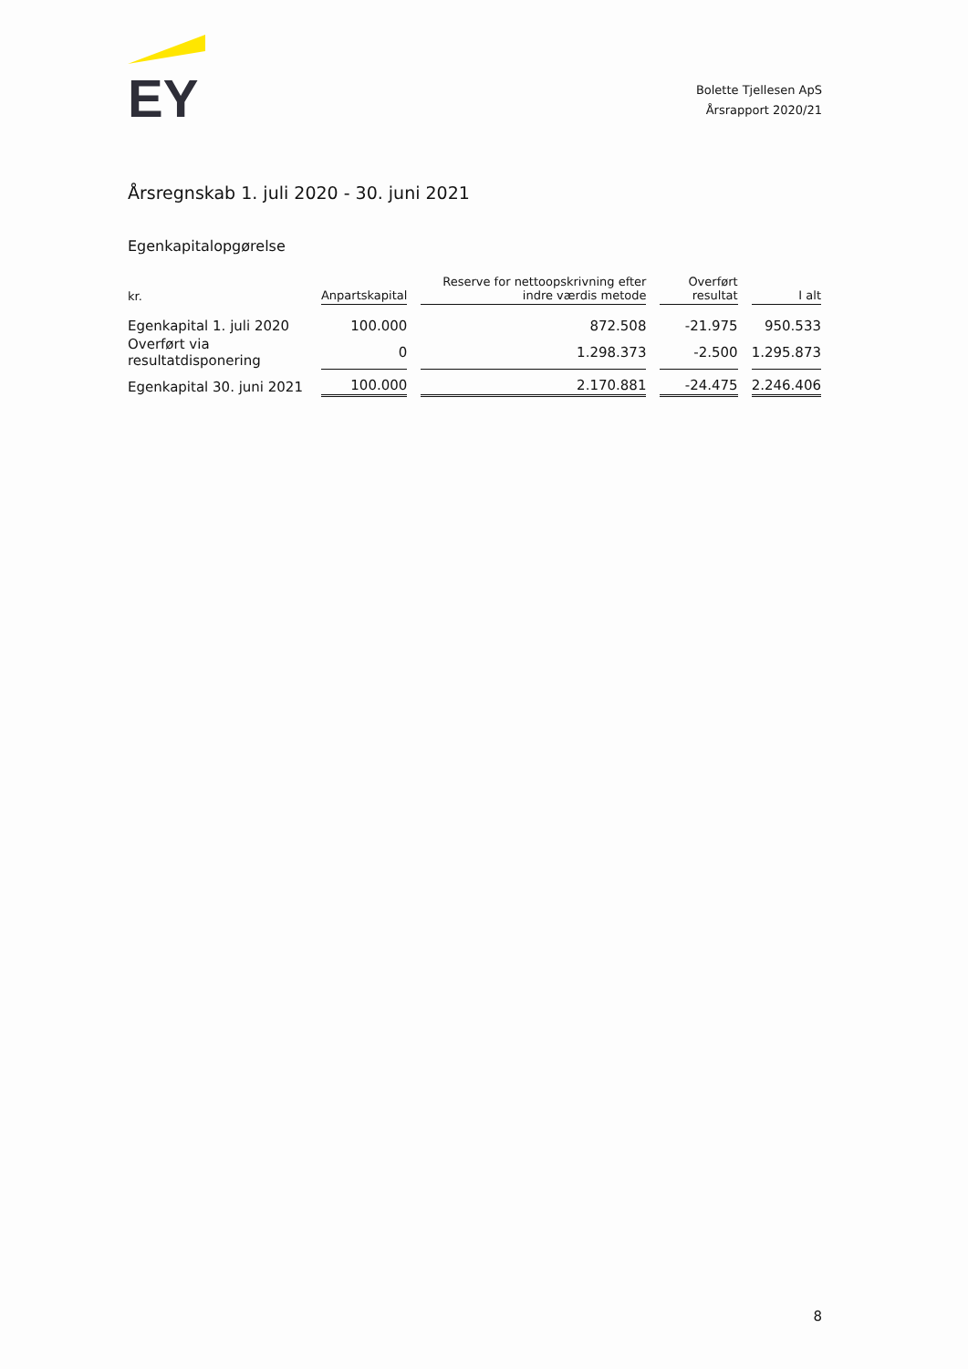EY
Bolette Tjellesen ApS
Årsrapport 2020/21
Årsregnskab 1. juli 2020 - 30. juni 2021
Egenkapitalopgørelse
| kr. | Anpartskapital | Reserve for nettoopskrivning efter indre værdis metode | Overført resultat | I alt |
| --- | --- | --- | --- | --- |
| Egenkapital 1. juli 2020 | 100.000 | 872.508 | -21.975 | 950.533 |
| Overført via resultatdisponering | 0 | 1.298.373 | -2.500 | 1.295.873 |
| Egenkapital 30. juni 2021 | 100.000 | 2.170.881 | -24.475 | 2.246.406 |
8